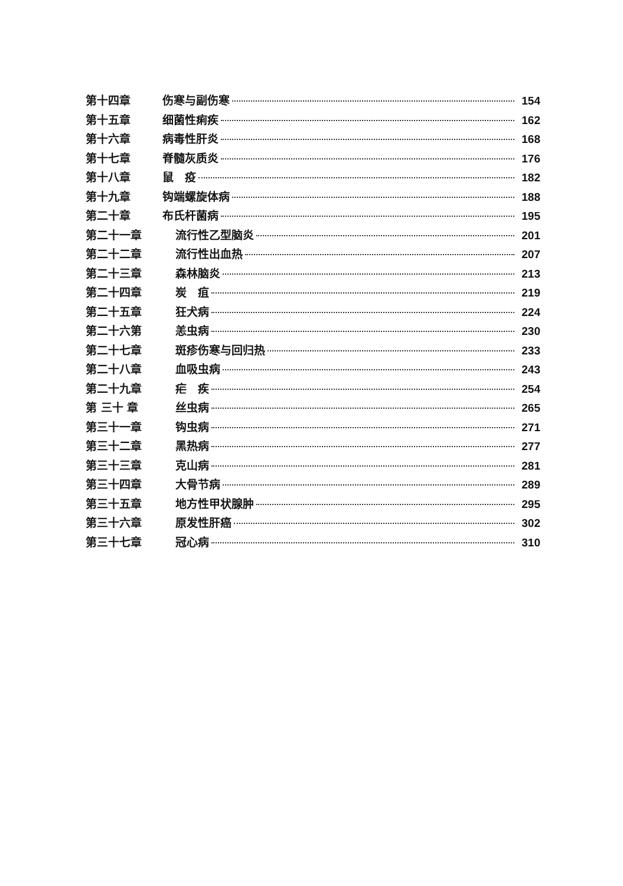第十四章 伤寒与副伤寒 154
第十五章 细菌性痢疾 162
第十六章 病毒性肝炎 168
第十七章 脊髓灰质炎 176
第十八章 鼠　疫 182
第十九章 钩端螺旋体病 188
第二十章 布氏杆菌病 195
第二十一章 流行性乙型脑炎 201
第二十二章 流行性出血热 207
第二十三章 森林脑炎 213
第二十四章 炭　疽 219
第二十五章 狂犬病 224
第二十六第 恙虫病 230
第二十七章 斑疹伤寒与回归热 233
第二十八章 血吸虫病 243
第二十九章 疟　疾 254
第 三十 章 丝虫病 265
第三十一章 钩虫病 271
第三十二章 黑热病 277
第三十三章 克山病 281
第三十四章 大骨节病 289
第三十五章 地方性甲状腺肿 295
第三十六章 原发性肝癌 302
第三十七章 冠心病 310